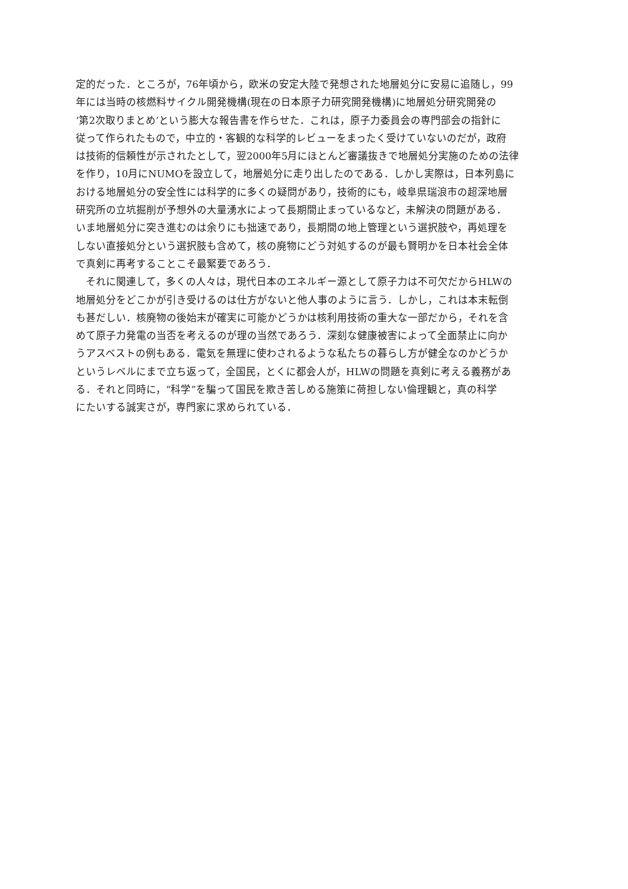定的だった．ところが，76年頃から，欧米の安定大陸で発想された地層処分に安易に追随し，99
年には当時の核燃料サイクル開発機構(現在の日本原子力研究開発機構)に地層処分研究開発の
‘第2次取りまとめ’という膨大な報告書を作らせた．これは，原子力委員会の専門部会の指針に
従って作られたもので，中立的・客観的な科学的レビューをまったく受けていないのだが，政府
は技術的信頼性が示されたとして，翌2000年5月にほとんど審議抜きで地層処分実施のための法律
を作り，10月にNUMOを設立して，地層処分に走り出したのである．しかし実際は，日本列島に
おける地層処分の安全性には科学的に多くの疑問があり，技術的にも，岐阜県瑞浪市の超深地層
研究所の立坑掘削が予想外の大量湧水によって長期間止まっているなど，未解決の問題がある．
いま地層処分に突き進むのは余りにも拙速であり，長期間の地上管理という選択肢や，再処理を
しない直接処分という選択肢も含めて，核の廃物にどう対処するのが最も賢明かを日本社会全体
で真剣に再考することこそ最緊要であろう．
　それに関連して，多くの人々は，現代日本のエネルギー源として原子力は不可欠だからHLWの
地層処分をどこかが引き受けるのは仕方がないと他人事のように言う．しかし，これは本末転倒
も甚だしい．核廃物の後始末が確実に可能かどうかは核利用技術の重大な一部だから，それを含
めて原子力発電の当否を考えるのが理の当然であろう．深刻な健康被害によって全面禁止に向か
うアスベストの例もある．電気を無理に使わされるような私たちの暮らし方が健全なのかどうか
というレベルにまで立ち返って，全国民，とくに都会人が，HLWの問題を真剣に考える義務があ
る．それと同時に，“科学”を騙って国民を欺き苦しめる施策に荷担しない倫理観と，真の科学
にたいする誠実さが，専門家に求められている．